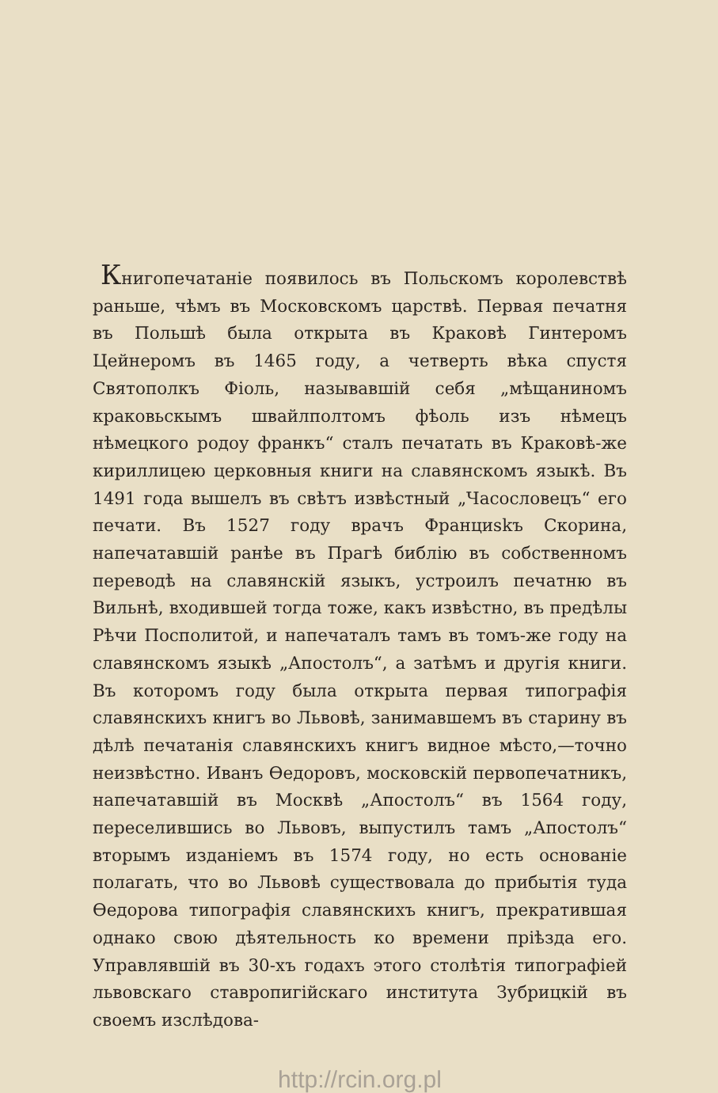Книгопечатаніе появилось въ Польскомъ королевствѣ раньше, чѣмъ въ Московскомъ царствѣ. Первая печатня въ Польшѣ была открыта въ Краковѣ Гинтеромъ Цейнеромъ въ 1465 году, а четверть вѣка спустя Святополкъ Фіоль, называвшій себя „мѣщаниномъ краковьскымъ швайлполтомъ фѣоль изъ нѣмецъ нѣмецкого родоу франкъ“ сталъ печатать въ Краковѣ-же кириллицею церковныя книги на славянскомъ языкѣ. Въ 1491 года вышелъ въ свѣтъ извѣстный „Часословецъ“ его печати. Въ 1527 году врачъ Франциskъ Скорина, напечатавшій ранѣе въ Прагѣ библію въ собственномъ переводѣ на славянскій языкъ, устроилъ печатню въ Вильнѣ, входившей тогда тоже, какъ извѣстно, въ предѣлы Рѣчи Посполитой, и напечаталъ тамъ въ томъ-же году на славянскомъ языкѣ „Апостолъ“, а затѣмъ и другія книги. Въ которомъ году была открыта первая типографія славянскихъ книгъ во Львовѣ, занимавшемъ въ старину въ дѣлѣ печатанія славянскихъ книгъ видное мѣсто,—точно неизвѣстно. Иванъ Ѳедоровъ, московскій первопечатникъ, напечатавшій въ Москвѣ „Апостолъ“ въ 1564 году, переселившись во Львовъ, выпустилъ тамъ „Апостолъ“ вторымъ изданіемъ въ 1574 году, но есть основаніе полагать, что во Львовѣ существовала до прибытія туда Ѳедорова типографія славянскихъ книгъ, прекратившая однако свою дѣятельность ко времени пріѣзда его. Управлявшій въ 30-хъ годахъ этого столѣтія типографіей львовскаго ставропигійскаго института Зубрицкій въ своемъ изслѣдова-
http://rcin.org.pl